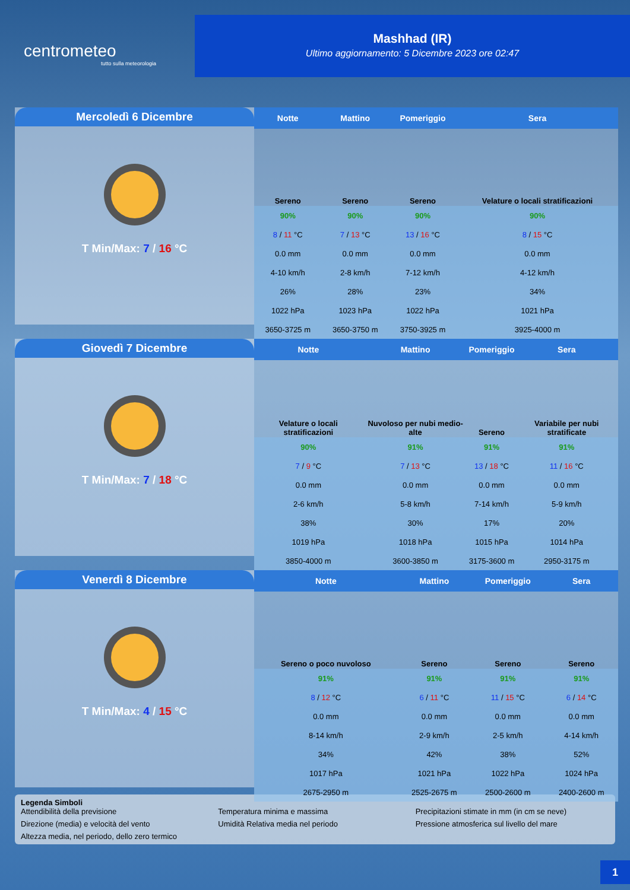centrometeo
tutto sulla meteorologia
Mashhad (IR)
Ultimo aggiornamento: 5 Dicembre 2023 ore 02:47
Mercoledì 6 Dicembre
T Min/Max: 7 / 16 °C
| Notte | Mattino | Pomeriggio | Sera |
| --- | --- | --- | --- |
| Sereno | Sereno | Sereno | Velature o locali stratificazioni |
| 90% | 90% | 90% | 90% |
| 8 / 11 °C | 7 / 13 °C | 13 / 16 °C | 8 / 15 °C |
| 0.0 mm | 0.0 mm | 0.0 mm | 0.0 mm |
| 4-10 km/h | 2-8 km/h | 7-12 km/h | 4-12 km/h |
| 26% | 28% | 23% | 34% |
| 1022 hPa | 1023 hPa | 1022 hPa | 1021 hPa |
| 3650-3725 m | 3650-3750 m | 3750-3925 m | 3925-4000 m |
Giovedì 7 Dicembre
T Min/Max: 7 / 18 °C
| Notte | Mattino | Pomeriggio | Sera |
| --- | --- | --- | --- |
| Velature o locali stratificazioni | Nuvoloso per nubi medio-alte | Sereno | Variabile per nubi stratificate |
| 90% | 91% | 91% | 91% |
| 7 / 9 °C | 7 / 13 °C | 13 / 18 °C | 11 / 16 °C |
| 0.0 mm | 0.0 mm | 0.0 mm | 0.0 mm |
| 2-6 km/h | 5-8 km/h | 7-14 km/h | 5-9 km/h |
| 38% | 30% | 17% | 20% |
| 1019 hPa | 1018 hPa | 1015 hPa | 1014 hPa |
| 3850-4000 m | 3600-3850 m | 3175-3600 m | 2950-3175 m |
Venerdì 8 Dicembre
T Min/Max: 4 / 15 °C
| Notte | Mattino | Pomeriggio | Sera |
| --- | --- | --- | --- |
| Sereno o poco nuvoloso | Sereno | Sereno | Sereno |
| 91% | 91% | 91% | 91% |
| 8 / 12 °C | 6 / 11 °C | 11 / 15 °C | 6 / 14 °C |
| 0.0 mm | 0.0 mm | 0.0 mm | 0.0 mm |
| 8-14 km/h | 2-9 km/h | 2-5 km/h | 4-14 km/h |
| 34% | 42% | 38% | 52% |
| 1017 hPa | 1021 hPa | 1022 hPa | 1024 hPa |
| 2675-2950 m | 2525-2675 m | 2500-2600 m | 2400-2600 m |
Legenda Simboli
Attendibilità della previsione Temperatura minima e massima Precipitazioni stimate in mm (in cm se neve) Direzione (media) e velocità del vento Umidità Relativa media nel periodo Pressione atmosferica sul livello del mare Altezza media, nel periodo, dello zero termico
1